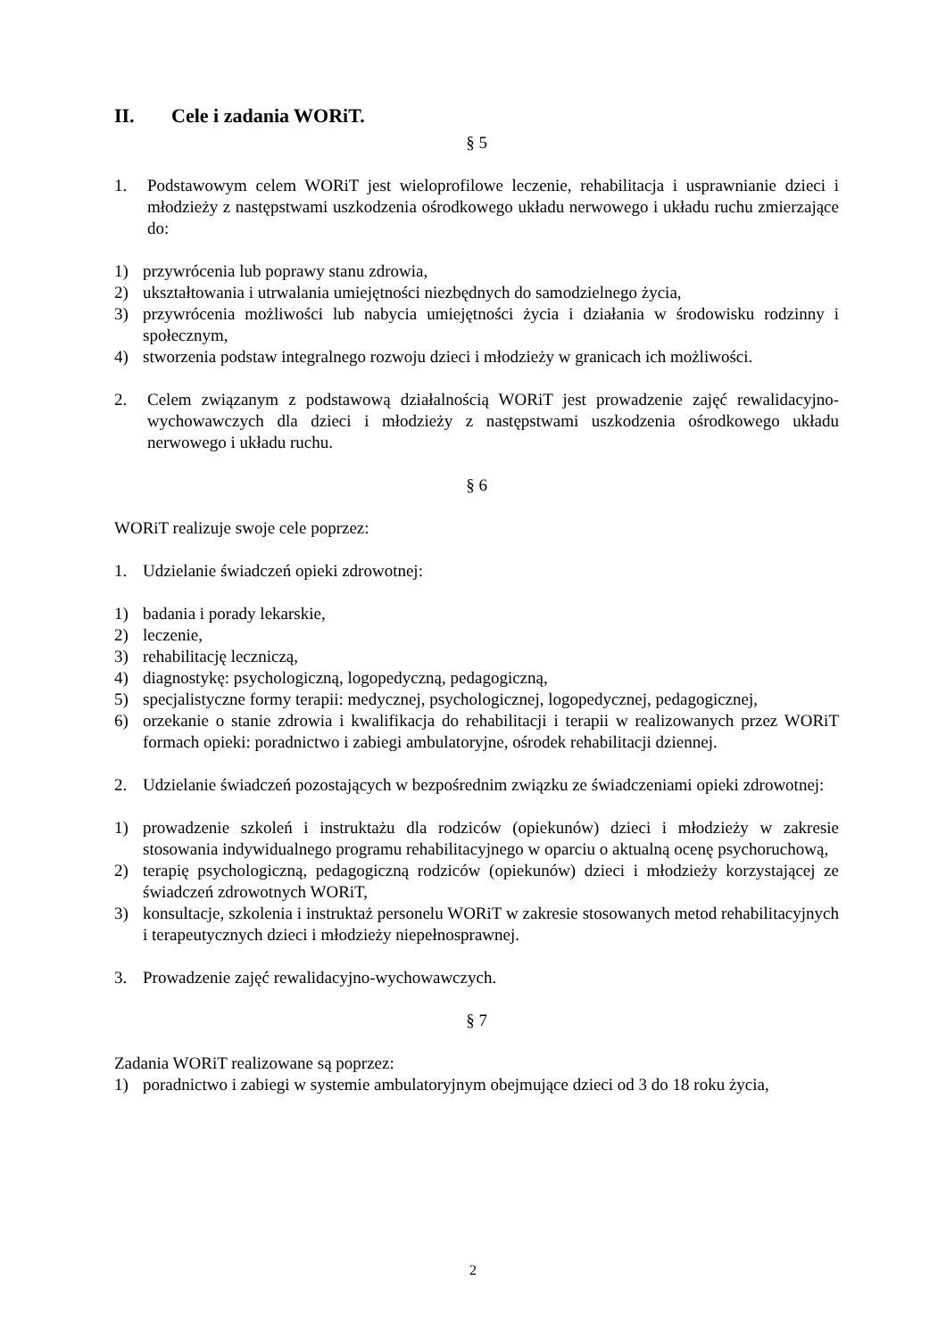II. Cele i zadania WORiT.
§ 5
1. Podstawowym celem WORiT jest wieloprofilowe leczenie, rehabilitacja i usprawnianie dzieci i młodzieży z następstwami uszkodzenia ośrodkowego układu nerwowego i układu ruchu zmierzające do:
1) przywrócenia lub poprawy stanu zdrowia,
2) ukształtowania i utrwalania umiejętności niezbędnych do samodzielnego życia,
3) przywrócenia możliwości lub nabycia umiejętności życia i działania w środowisku rodzinny i społecznym,
4) stworzenia podstaw integralnego rozwoju dzieci i młodzieży w granicach ich możliwości.
2. Celem związanym z podstawową działalnością WORiT jest prowadzenie zajęć rewalidacyjno-wychowawczych dla dzieci i młodzieży z następstwami uszkodzenia ośrodkowego układu nerwowego i układu ruchu.
§ 6
WORiT realizuje swoje cele poprzez:
1. Udzielanie świadczeń opieki zdrowotnej:
1) badania i porady lekarskie,
2) leczenie,
3) rehabilitację leczniczą,
4) diagnostykę: psychologiczną, logopedyczną, pedagogiczną,
5) specjalistyczne formy terapii: medycznej, psychologicznej, logopedycznej, pedagogicznej,
6) orzekanie o stanie zdrowia i kwalifikacja do rehabilitacji i terapii w realizowanych przez WORiT formach opieki: poradnictwo i zabiegi ambulatoryjne, ośrodek rehabilitacji dziennej.
2. Udzielanie świadczeń pozostających w bezpośrednim związku ze świadczeniami opieki zdrowotnej:
1) prowadzenie szkoleń i instruktażu dla rodziców (opiekunów) dzieci i młodzieży w zakresie stosowania indywidualnego programu rehabilitacyjnego w oparciu o aktualną ocenę psychoruchową,
2) terapię psychologiczną, pedagogiczną rodziców (opiekunów) dzieci i młodzieży korzystającej ze świadczeń zdrowotnych WORiT,
3) konsultacje, szkolenia i instruktaż personelu WORiT w zakresie stosowanych metod rehabilitacyjnych i terapeutycznych dzieci i młodzieży niepełnosprawnej.
3. Prowadzenie zajęć rewalidacyjno-wychowawczych.
§ 7
Zadania WORiT realizowane są poprzez:
1) poradnictwo i zabiegi w systemie ambulatoryjnym obejmujące dzieci od 3 do 18 roku życia,
2